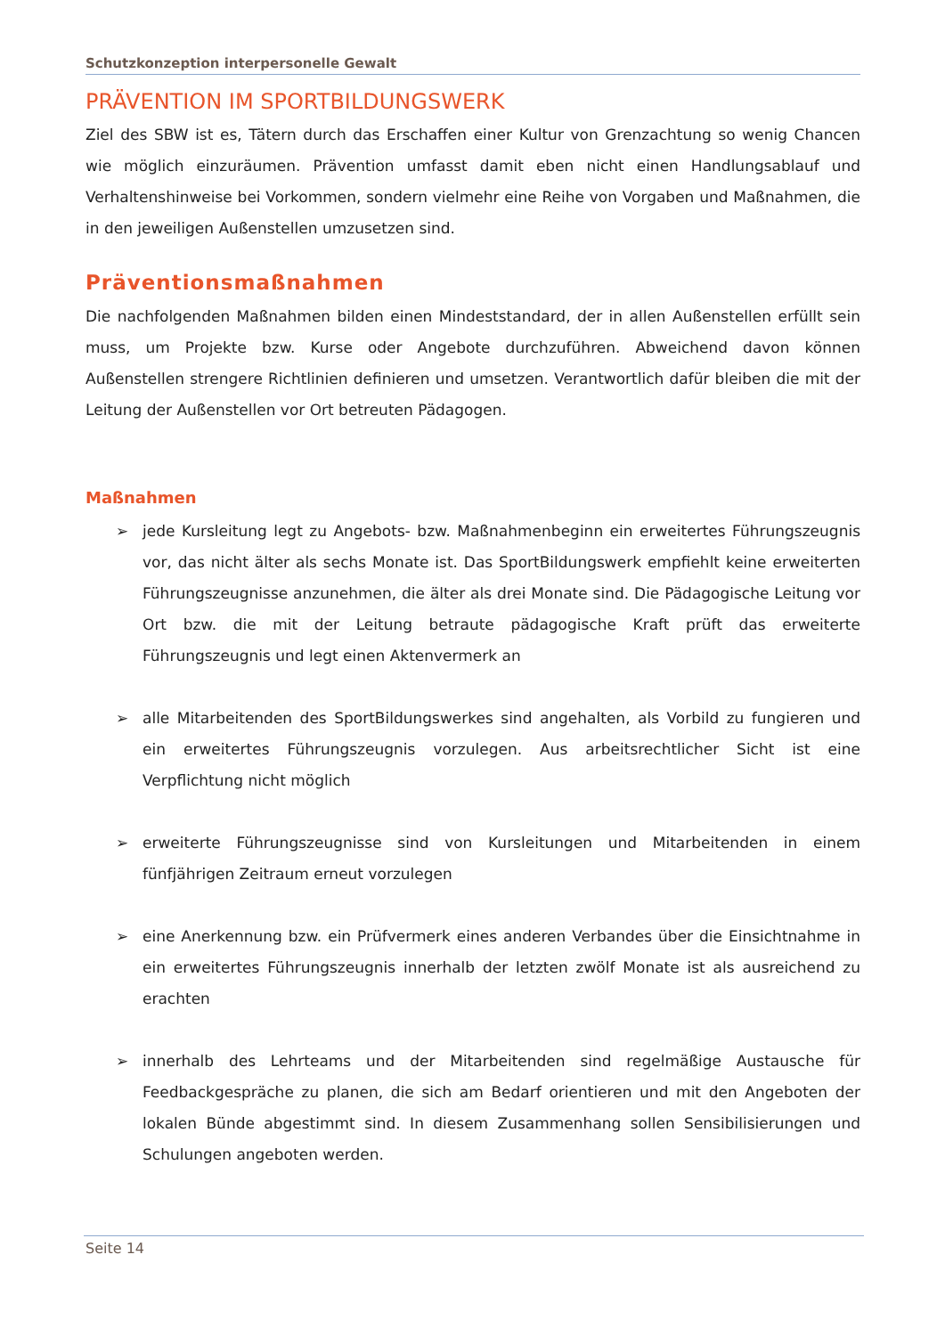Schutzkonzeption interpersonelle Gewalt
PRÄVENTION IM SPORTBILDUNGSWERK
Ziel des SBW ist es, Tätern durch das Erschaffen einer Kultur von Grenzachtung so wenig Chancen wie möglich einzuräumen. Prävention umfasst damit eben nicht einen Handlungsablauf und Verhaltenshinweise bei Vorkommen, sondern vielmehr eine Reihe von Vorgaben und Maßnahmen, die in den jeweiligen Außenstellen umzusetzen sind.
Präventionsmaßnahmen
Die nachfolgenden Maßnahmen bilden einen Mindeststandard, der in allen Außenstellen erfüllt sein muss, um Projekte bzw. Kurse oder Angebote durchzuführen. Abweichend davon können Außenstellen strengere Richtlinien definieren und umsetzen. Verantwortlich dafür bleiben die mit der Leitung der Außenstellen vor Ort betreuten Pädagogen.
Maßnahmen
➢ jede Kursleitung legt zu Angebots- bzw. Maßnahmenbeginn ein erweitertes Führungszeugnis vor, das nicht älter als sechs Monate ist. Das SportBildungswerk empfiehlt keine erweiterten Führungszeugnisse anzunehmen, die älter als drei Monate sind. Die Pädagogische Leitung vor Ort bzw. die mit der Leitung betraute pädagogische Kraft prüft das erweiterte Führungszeugnis und legt einen Aktenvermerk an
➢ alle Mitarbeitenden des SportBildungswerkes sind angehalten, als Vorbild zu fungieren und ein erweitertes Führungszeugnis vorzulegen. Aus arbeitsrechtlicher Sicht ist eine Verpflichtung nicht möglich
➢ erweiterte Führungszeugnisse sind von Kursleitungen und Mitarbeitenden in einem fünfjährigen Zeitraum erneut vorzulegen
➢ eine Anerkennung bzw. ein Prüfvermerk eines anderen Verbandes über die Einsichtnahme in ein erweitertes Führungszeugnis innerhalb der letzten zwölf Monate ist als ausreichend zu erachten
➢ innerhalb des Lehrteams und der Mitarbeitenden sind regelmäßige Austausche für Feedbackgespräche zu planen, die sich am Bedarf orientieren und mit den Angeboten der lokalen Bünde abgestimmt sind. In diesem Zusammenhang sollen Sensibilisierungen und Schulungen angeboten werden.
Seite 14